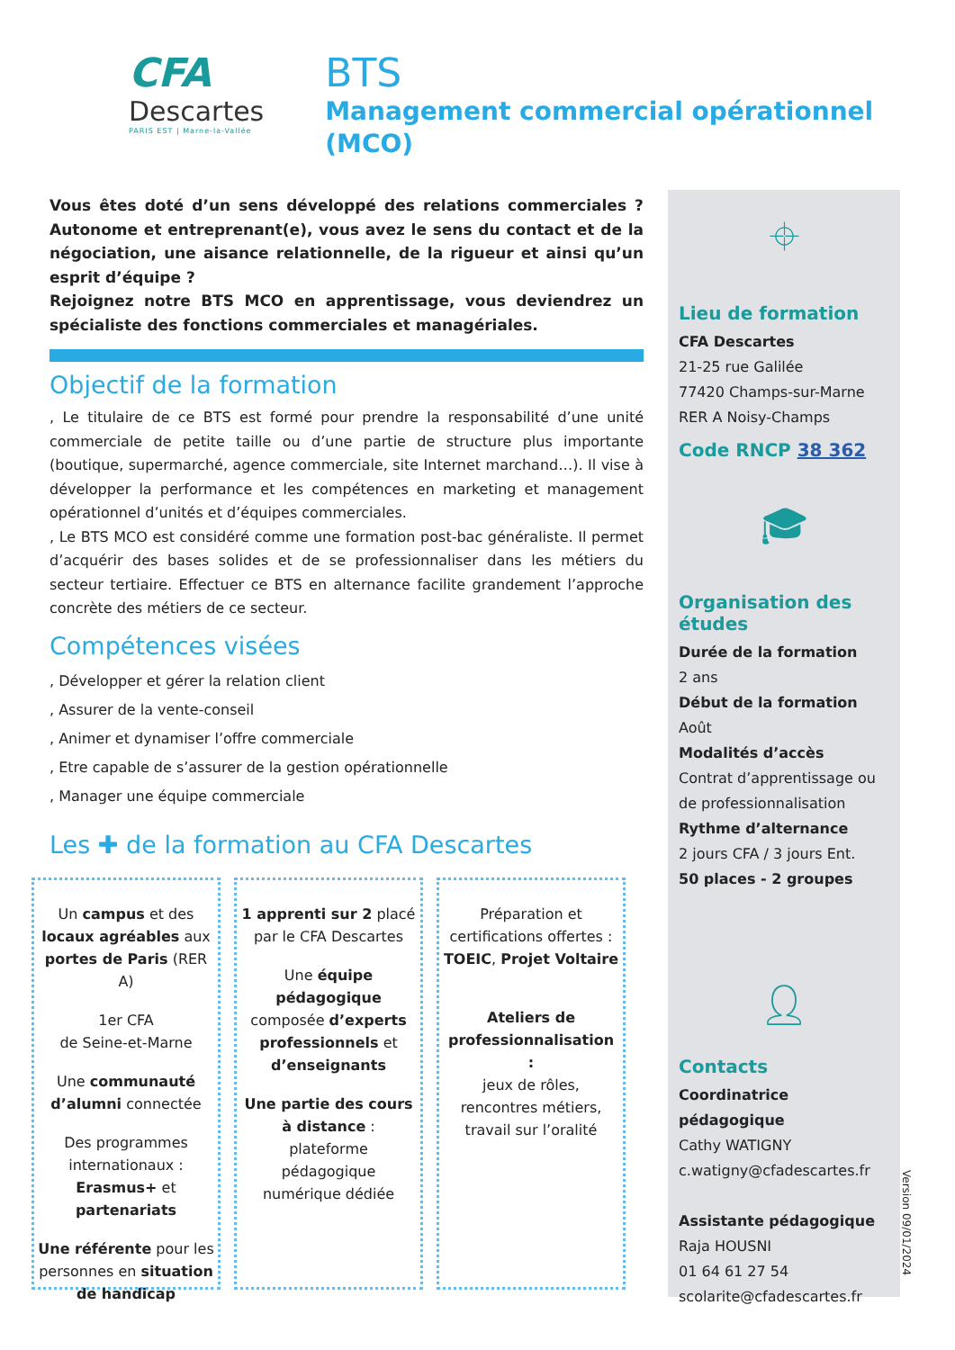CFA
Descartes
PARIS EST | Marne-la-Vallée
BTS
Management commercial opérationnel (MCO)
Vous êtes doté d’un sens développé des relations commerciales ? Autonome et entreprenant(e), vous avez le sens du contact et de la négociation, une aisance relationnelle, de la rigueur et ainsi qu’un esprit d’équipe ?
Rejoignez notre BTS MCO en apprentissage, vous deviendrez un spécialiste des fonctions commerciales et managériales.
Objectif de la formation
, Le titulaire de ce BTS est formé pour prendre la responsabilité d’une unité commerciale de petite taille ou d’une partie de structure plus importante (boutique, supermarché, agence commerciale, site Internet marchand…). Il vise à développer la performance et les compétences en marketing et management opérationnel d’unités et d’équipes commerciales.
, Le BTS MCO est considéré comme une formation post-bac généraliste. Il permet d’acquérir des bases solides et de se professionnaliser dans les métiers du secteur tertiaire. Effectuer ce BTS en alternance facilite grandement l’approche concrète des métiers de ce secteur.
Compétences visées
, Développer et gérer la relation client
, Assurer de la vente-conseil
, Animer et dynamiser l’offre commerciale
, Etre capable de s’assurer de la gestion opérationnelle
, Manager une équipe commerciale
Les ✚ de la formation au CFA Descartes
Un campus et des locaux agréables aux portes de Paris (RER A)
1er CFA
de Seine-et-Marne
Une communauté d’alumni connectée
Des programmes internationaux :
Erasmus+ et partenariats
Une référente pour les personnes en situation de handicap
1 apprenti sur 2 placé par le CFA Descartes
Une équipe pédagogique composée d’experts professionnels et d’enseignants
Une partie des cours à distance : plateforme pédagogique numérique dédiée
Préparation et certifications offertes :
TOEIC, Projet Voltaire
Ateliers de professionnalisation :
jeux de rôles, rencontres métiers, travail sur l’oralité
⌖
Lieu de formation
CFA Descartes
21-25 rue Galilée
77420 Champs-sur-Marne
RER A Noisy-Champs
Code RNCP 38 362
🎓︎
Organisation des études
Durée de la formation
2 ans
Début de la formation
Août
Modalités d’accès
Contrat d’apprentissage ou de professionnalisation
Rythme d’alternance
2 jours CFA / 3 jours Ent.
50 places - 2 groupes
👤︎
Contacts
Coordinatrice pédagogique
Cathy WATIGNY
c.watigny@cfadescartes.fr
Assistante pédagogique
Raja HOUSNI
01 64 61 27 54
scolarite@cfadescartes.fr
Version 09/01/2024